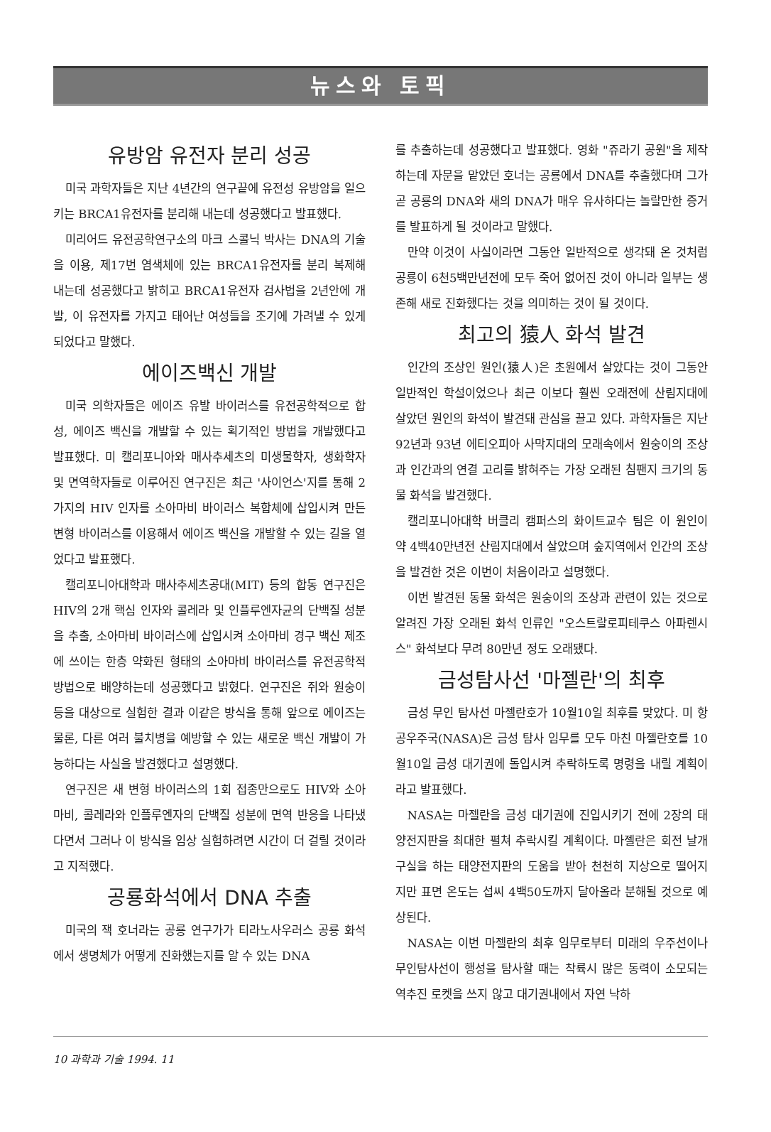뉴스와 토픽
유방암 유전자 분리 성공
미국 과학자들은 지난 4년간의 연구끝에 유전성 유방암을 일으키는 BRCA1유전자를 분리해 내는데 성공했다고 발표했다.
미리어드 유전공학연구소의 마크 스콜닉 박사는 DNA의 기술을 이용, 제17번 염색체에 있는 BRCA1유전자를 분리 복제해 내는데 성공했다고 밝히고 BRCA1유전자 검사법을 2년안에 개발, 이 유전자를 가지고 태어난 여성들을 조기에 가려낼 수 있게 되었다고 말했다.
에이즈백신 개발
미국 의학자들은 에이즈 유발 바이러스를 유전공학적으로 합성, 에이즈 백신을 개발할 수 있는 획기적인 방법을 개발했다고 발표했다. 미 캘리포니아와 매사추세츠의 미생물학자, 생화학자 및 면역학자들로 이루어진 연구진은 최근 '사이언스'지를 통해 2가지의 HIV 인자를 소아마비 바이러스 복합체에 삽입시켜 만든 변형 바이러스를 이용해서 에이즈 백신을 개발할 수 있는 길을 열었다고 발표했다.
캘리포니아대학과 매사추세츠공대(MIT) 등의 합동 연구진은 HIV의 2개 핵심 인자와 콜레라 및 인플루엔자균의 단백질 성분을 추출, 소아마비 바이러스에 삽입시켜 소아마비 경구 백신 제조에 쓰이는 한층 약화된 형태의 소아마비 바이러스를 유전공학적 방법으로 배양하는데 성공했다고 밝혔다. 연구진은 쥐와 원숭이 등을 대상으로 실험한 결과 이같은 방식을 통해 앞으로 에이즈는 물론, 다른 여러 불치병을 예방할 수 있는 새로운 백신 개발이 가능하다는 사실을 발견했다고 설명했다.
연구진은 새 변형 바이러스의 1회 접종만으로도 HIV와 소아마비, 콜레라와 인플루엔자의 단백질 성분에 면역 반응을 나타냈다면서 그러나 이 방식을 임상 실험하려면 시간이 더 걸릴 것이라고 지적했다.
공룡화석에서 DNA 추출
미국의 잭 호너라는 공룡 연구가가 티라노사우러스 공룡 화석에서 생명체가 어떻게 진화했는지를 알 수 있는 DNA
를 추출하는데 성공했다고 발표했다. 영화 "쥬라기 공원"을 제작하는데 자문을 맡았던 호너는 공룡에서 DNA를 추출했다며 그가 곧 공룡의 DNA와 새의 DNA가 매우 유사하다는 놀랄만한 증거를 발표하게 될 것이라고 말했다.
만약 이것이 사실이라면 그동안 일반적으로 생각돼 온 것처럼 공룡이 6천5백만년전에 모두 죽어 없어진 것이 아니라 일부는 생존해 새로 진화했다는 것을 의미하는 것이 될 것이다.
최고의 猿人 화석 발견
인간의 조상인 원인(猿人)은 초원에서 살았다는 것이 그동안 일반적인 학설이었으나 최근 이보다 훨씬 오래전에 산림지대에 살았던 원인의 화석이 발견돼 관심을 끌고 있다. 과학자들은 지난 92년과 93년 에티오피아 사막지대의 모래속에서 원숭이의 조상과 인간과의 연결 고리를 밝혀주는 가장 오래된 침팬지 크기의 동물 화석을 발견했다.
캘리포니아대학 버클리 캠퍼스의 화이트교수 팀은 이 원인이 약 4백40만년전 산림지대에서 살았으며 숲지역에서 인간의 조상을 발견한 것은 이번이 처음이라고 설명했다.
이번 발견된 동물 화석은 원숭이의 조상과 관련이 있는 것으로 알려진 가장 오래된 화석 인류인 "오스트랄로피테쿠스 아파렌시스" 화석보다 무려 80만년 정도 오래됐다.
금성탐사선 '마젤란'의 최후
금성 무인 탐사선 마젤란호가 10월10일 최후를 맞았다. 미 항공우주국(NASA)은 금성 탐사 임무를 모두 마친 마젤란호를 10월10일 금성 대기권에 돌입시켜 추락하도록 명령을 내릴 계획이라고 발표했다.
NASA는 마젤란을 금성 대기권에 진입시키기 전에 2장의 태양전지판을 최대한 펼쳐 추락시킬 계획이다. 마젤란은 회전 날개 구실을 하는 태양전지판의 도움을 받아 천천히 지상으로 떨어지지만 표면 온도는 섭씨 4백50도까지 달아올라 분해될 것으로 예상된다.
NASA는 이번 마젤란의 최후 임무로부터 미래의 우주선이나 무인탐사선이 행성을 탐사할 때는 착륙시 많은 동력이 소모되는 역추진 로켓을 쓰지 않고 대기권내에서 자연 낙하
10 과학과 기술 1994. 11